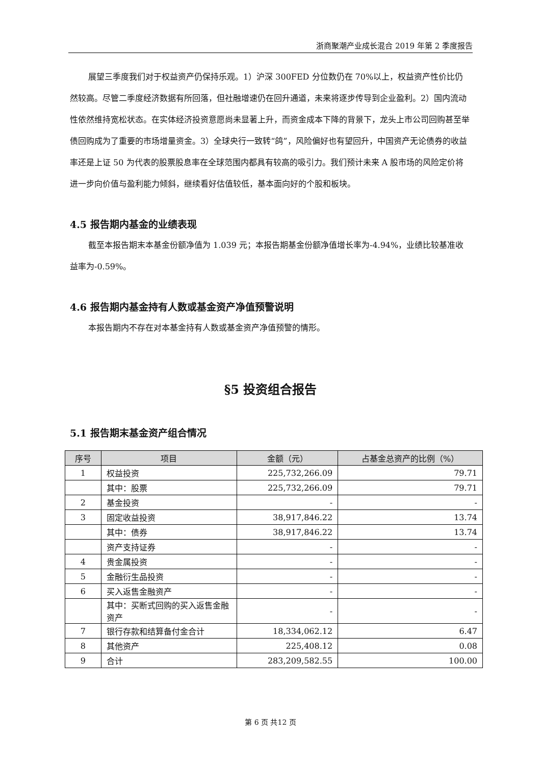浙商聚潮产业成长混合 2019 年第 2 季度报告
展望三季度我们对于权益资产仍保持乐观。1）沪深 300FED 分位数仍在 70%以上，权益资产性价比仍然较高。尽管二季度经济数据有所回落，但社融增速仍在回升通道，未来将逐步传导到企业盈利。2）国内流动性依然维持宽松状态。在实体经济投资意愿尚未显著上升，而资金成本下降的背景下，龙头上市公司回购甚至举债回购成为了重要的市场增量资金。3）全球央行一致转“鸽”，风险偏好也有望回升，中国资产无论债券的收益率还是上证 50 为代表的股票股息率在全球范围内都具有较高的吸引力。我们预计未来 A 股市场的风险定价将进一步向价值与盈利能力倾斜，继续看好估值较低，基本面向好的个股和板块。
4.5 报告期内基金的业绩表现
截至本报告期末本基金份额净值为 1.039 元；本报告期基金份额净值增长率为-4.94%，业绩比较基准收益率为-0.59%。
4.6 报告期内基金持有人数或基金资产净值预警说明
本报告期内不存在对本基金持有人数或基金资产净值预警的情形。
§5 投资组合报告
5.1 报告期末基金资产组合情况
| 序号 | 项目 | 金额（元） | 占基金总资产的比例（%） |
| --- | --- | --- | --- |
| 1 | 权益投资 | 225,732,266.09 | 79.71 |
| | 其中：股票 | 225,732,266.09 | 79.71 |
| 2 | 基金投资 | - | - |
| 3 | 固定收益投资 | 38,917,846.22 | 13.74 |
| | 其中：债券 | 38,917,846.22 | 13.74 |
| | 资产支持证券 | - | - |
| 4 | 贵金属投资 | - | - |
| 5 | 金融衍生品投资 | - | - |
| 6 | 买入返售金融资产 | - | - |
| | 其中：买断式回购的买入返售金融资产 | - | - |
| 7 | 银行存款和结算备付金合计 | 18,334,062.12 | 6.47 |
| 8 | 其他资产 | 225,408.12 | 0.08 |
| 9 | 合计 | 283,209,582.55 | 100.00 |
第 6 页 共12 页